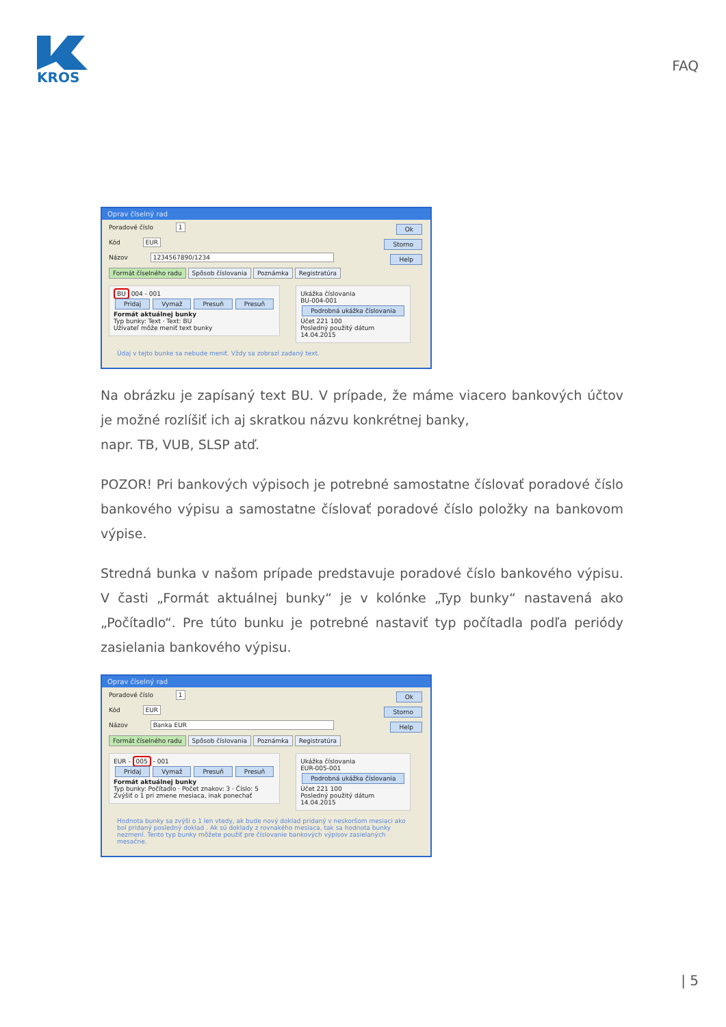KROS
FAQ
Oprav číselný rad
Poradové číslo 1 Ok
Kód EUR Storno
Názov 1234567890/1234 Help
Formát číselného radu Spôsob číslovania Poznámka Registratúra
BU 004 - 001
Pridaj Vymaž Presuň Presuň
Formát aktuálnej bunky
Typ bunky: Text · Text: BU
Užívateľ môže meniť text bunky
Ukážka číslovania
BU-004-001
Podrobná ukážka číslovania
Účet 221 100
Posledný použitý dátum
14.04.2015
Údaj v tejto bunke sa nebude meniť. Vždy sa zobrazí zadaný text.
Na obrázku je zapísaný text BU. V prípade, že máme viacero bankových účtov je možné rozlíšiť ich aj skratkou názvu konkrétnej banky,
napr. TB, VUB, SLSP atď.
POZOR! Pri bankových výpisoch je potrebné samostatne číslovať poradové číslo bankového výpisu a samostatne číslovať poradové číslo položky na bankovom výpise.
Stredná bunka v našom prípade predstavuje poradové číslo bankového výpisu. V časti „Formát aktuálnej bunky“ je v kolónke „Typ bunky“ nastavená ako „Počítadlo“. Pre túto bunku je potrebné nastaviť typ počítadla podľa periódy zasielania bankového výpisu.
Oprav číselný rad
Poradové číslo 1 Ok
Kód EUR Storno
Názov Banka EUR Help
Formát číselného radu Spôsob číslovania Poznámka Registratúra
EUR - 005 - 001
Pridaj Vymaž Presuň Presuň
Formát aktuálnej bunky
Typ bunky: Počítadlo · Počet znakov: 3 · Číslo: 5
Zvýšiť o 1 pri zmene mesiaca, inak ponechať
Ukážka číslovania
EUR-005-001
Podrobná ukážka číslovania
Účet 221 100
Posledný použitý dátum
14.04.2015
Hodnota bunky sa zvýši o 1 len vtedy, ak bude nový doklad pridaný v neskoršom mesiaci ako bol pridaný posledný doklad . Ak sú doklady z rovnakého mesiaca, tak sa hodnota bunky nezmení. Tento typ bunky môžete použiť pre číslovanie bankových výpisov zasielaných mesačne.
| 5